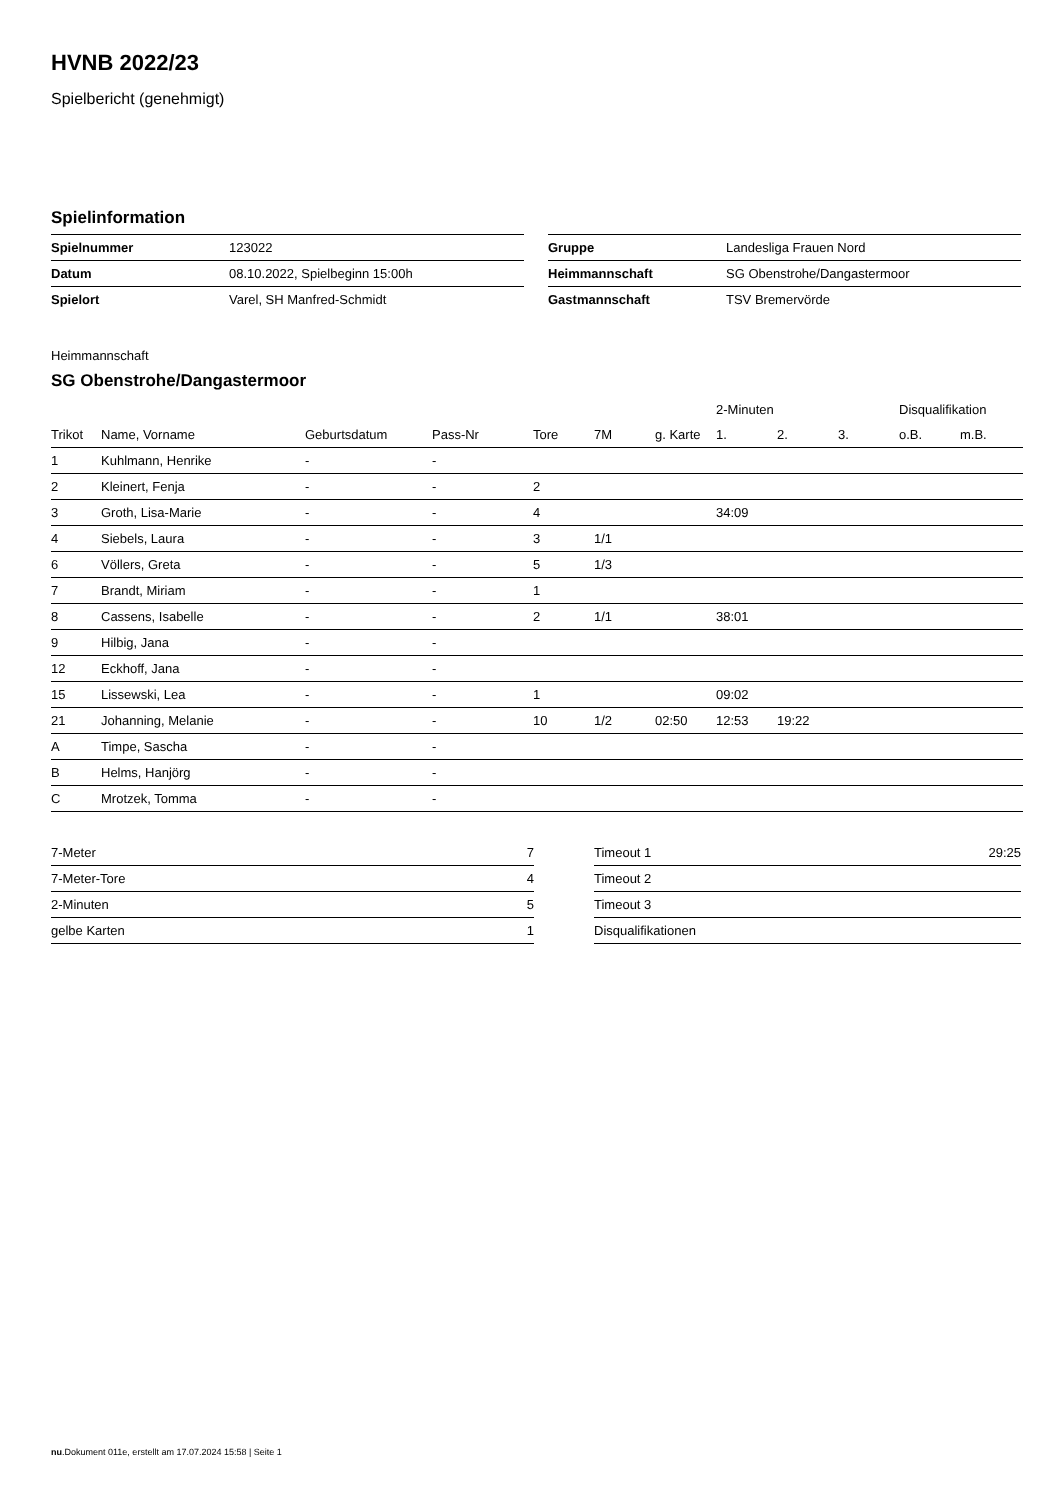HVNB 2022/23
Spielbericht (genehmigt)
Spielinformation
| Spielnummer | 123022 |
| Datum | 08.10.2022, Spielbeginn 15:00h |
| Spielort | Varel, SH Manfred-Schmidt |
| Gruppe | Landesliga Frauen Nord |
| Heimmannschaft | SG Obenstrohe/Dangastermoor |
| Gastmannschaft | TSV Bremervörde |
Heimmannschaft
SG Obenstrohe/Dangastermoor
| | | | | | | | 2-Minuten | | | Disqualifikation | |
| --- | --- | --- | --- | --- | --- | --- | --- | --- | --- | --- | --- |
| Trikot | Name, Vorname | Geburtsdatum | Pass-Nr | Tore | 7M | g. Karte | 1. | 2. | 3. | o.B. | m.B. |
| 1 | Kuhlmann, Henrike | - | - | | | | | | | | |
| 2 | Kleinert, Fenja | - | - | 2 | | | | | | | |
| 3 | Groth, Lisa-Marie | - | - | 4 | | | 34:09 | | | | |
| 4 | Siebels, Laura | - | - | 3 | 1/1 | | | | | | |
| 6 | Völlers, Greta | - | - | 5 | 1/3 | | | | | | |
| 7 | Brandt, Miriam | - | - | 1 | | | | | | | |
| 8 | Cassens, Isabelle | - | - | 2 | 1/1 | | 38:01 | | | | |
| 9 | Hilbig, Jana | - | - | | | | | | | | |
| 12 | Eckhoff, Jana | - | - | | | | | | | | |
| 15 | Lissewski, Lea | - | - | 1 | | | 09:02 | | | | |
| 21 | Johanning, Melanie | - | - | 10 | 1/2 | 02:50 | 12:53 | 19:22 | | | |
| A | Timpe, Sascha | - | - | | | | | | | | |
| B | Helms, Hanjörg | - | - | | | | | | | | |
| C | Mrotzek, Tomma | - | - | | | | | | | | |
| 7-Meter | 7 |
| 7-Meter-Tore | 4 |
| 2-Minuten | 5 |
| gelbe Karten | 1 |
| Timeout 1 | 29:25 |
| Timeout 2 | |
| Timeout 3 | |
| Disqualifikationen | |
nu.Dokument 011e, erstellt am 17.07.2024 15:58 | Seite 1